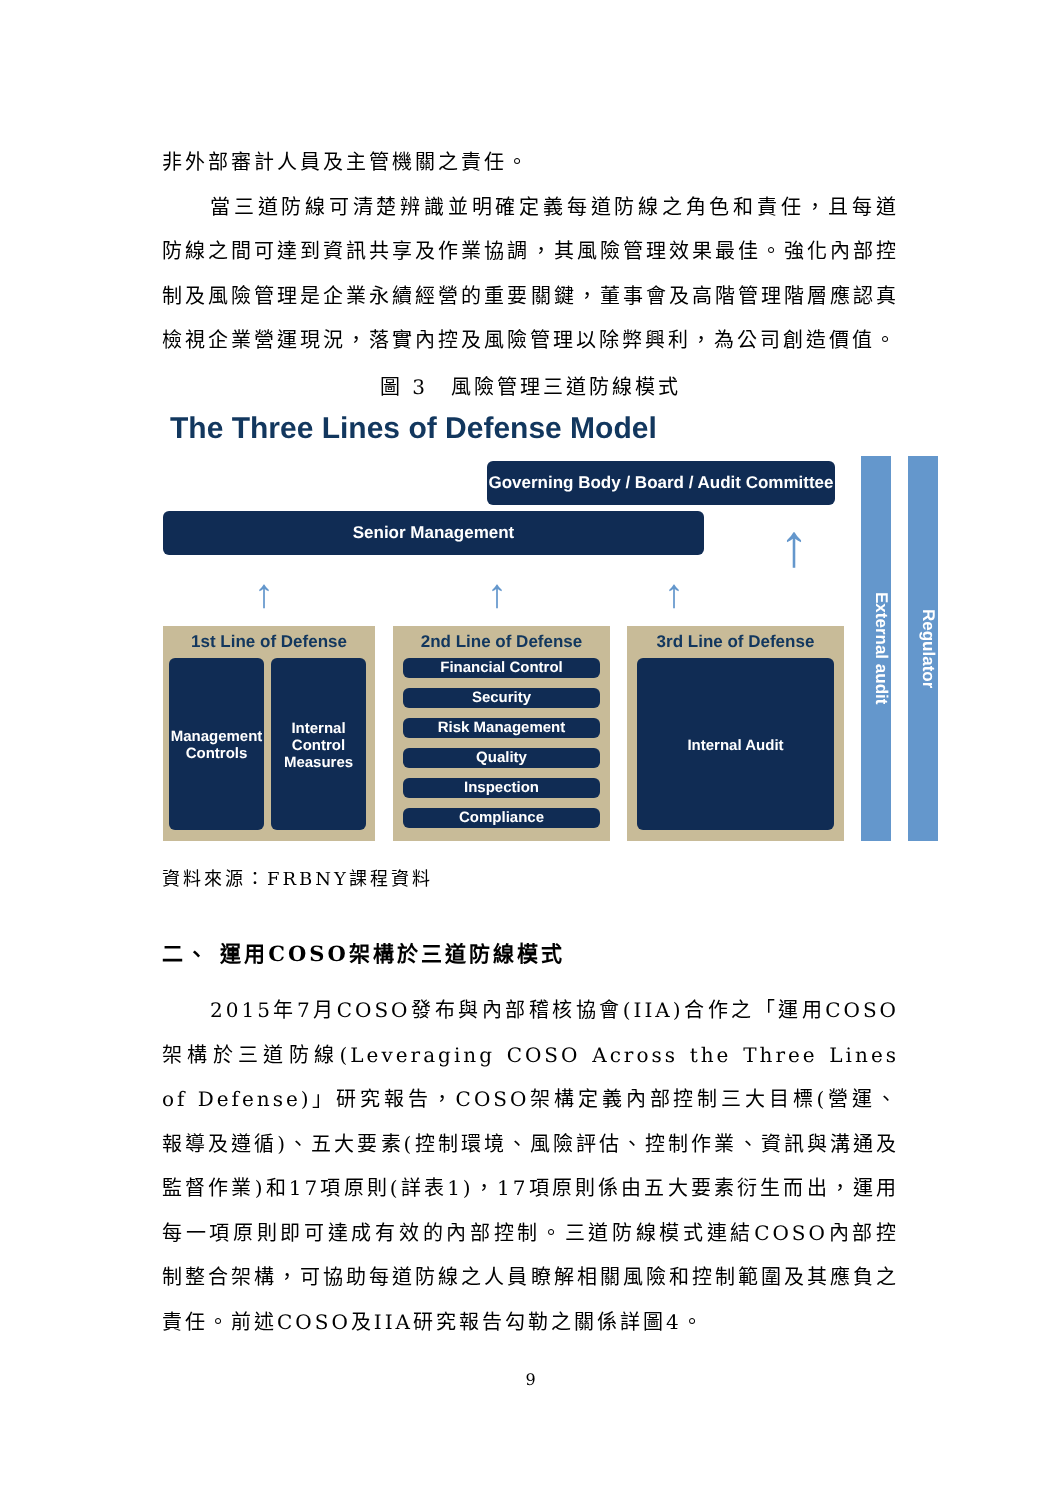非外部審計人員及主管機關之責任。
當三道防線可清楚辨識並明確定義每道防線之角色和責任，且每道防線之間可達到資訊共享及作業協調，其風險管理效果最佳。強化內部控制及風險管理是企業永續經營的重要關鍵，董事會及高階管理階層應認真檢視企業營運現況，落實內控及風險管理以除弊興利，為公司創造價值。
圖 3　風險管理三道防線模式
The Three Lines of Defense Model
Governing Body / Board / Audit Committee
Senior Management
↑ ↑ ↑
↑
1st Line of Defense
Management Controls
Internal Control Measures
2nd Line of Defense
Financial Control
Security
Risk Management
Quality
Inspection
Compliance
3rd Line of Defense
Internal Audit
External audit
Regulator
資料來源：FRBNY課程資料
二、 運用COSO架構於三道防線模式
2015年7月COSO發布與內部稽核協會(IIA)合作之「運用COSO架構於三道防線(Leveraging COSO Across the Three Lines of Defense)」研究報告，COSO架構定義內部控制三大目標(營運、報導及遵循)、五大要素(控制環境、風險評估、控制作業、資訊與溝通及監督作業)和17項原則(詳表1)，17項原則係由五大要素衍生而出，運用每一項原則即可達成有效的內部控制。三道防線模式連結COSO內部控制整合架構，可協助每道防線之人員瞭解相關風險和控制範圍及其應負之責任。前述COSO及IIA研究報告勾勒之關係詳圖4。
9